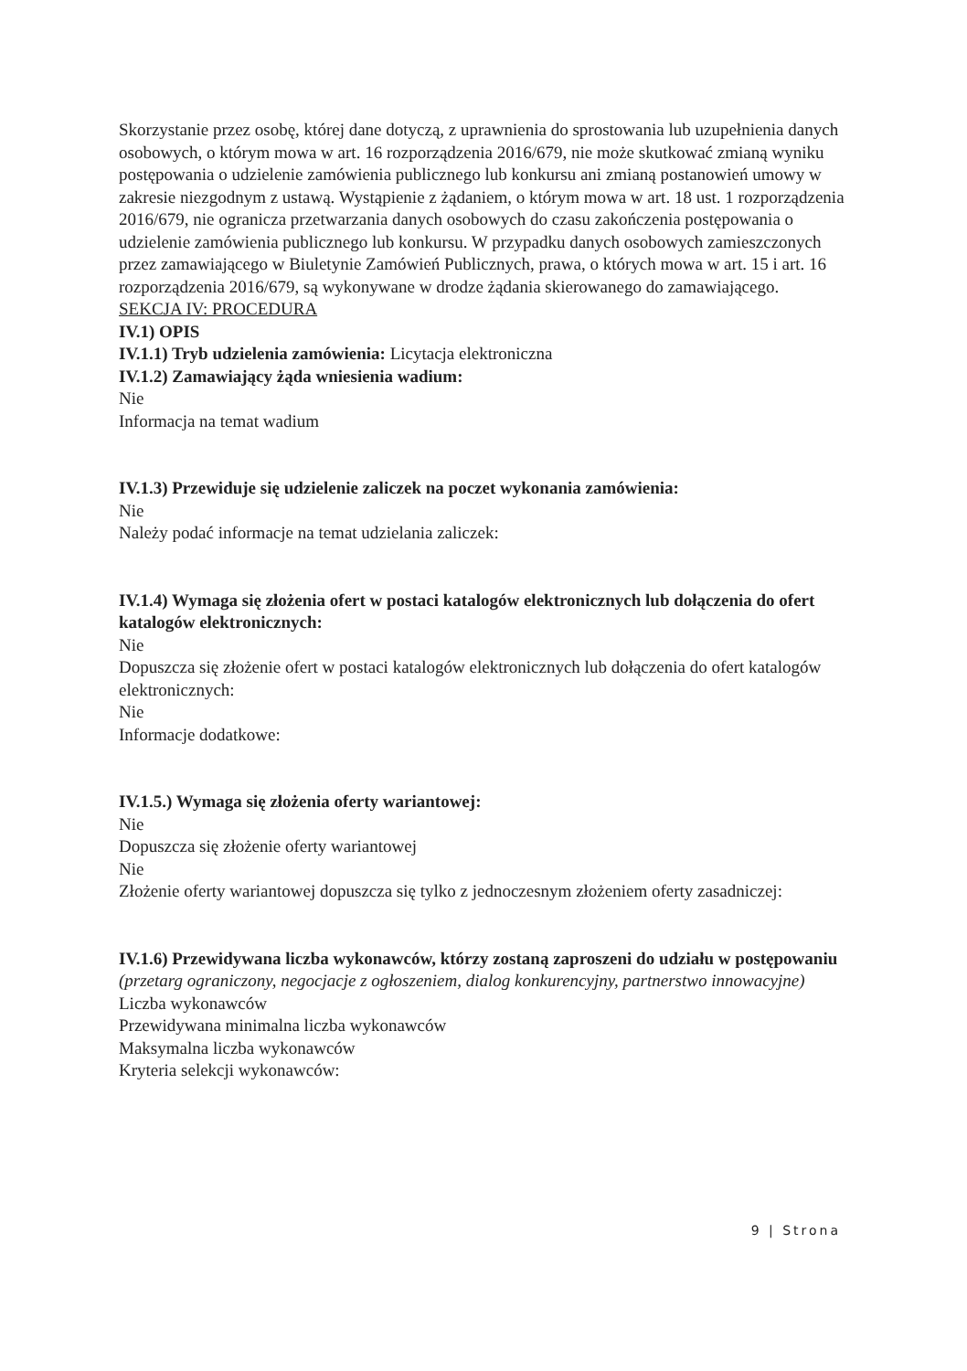Skorzystanie przez osobę, której dane dotyczą, z uprawnienia do sprostowania lub uzupełnienia danych osobowych, o którym mowa w art. 16 rozporządzenia 2016/679, nie może skutkować zmianą wyniku postępowania o udzielenie zamówienia publicznego lub konkursu ani zmianą postanowień umowy w zakresie niezgodnym z ustawą. Wystąpienie z żądaniem, o którym mowa w art. 18 ust. 1 rozporządzenia 2016/679, nie ogranicza przetwarzania danych osobowych do czasu zakończenia postępowania o udzielenie zamówienia publicznego lub konkursu. W przypadku danych osobowych zamieszczonych przez zamawiającego w Biuletynie Zamówień Publicznych, prawa, o których mowa w art. 15 i art. 16 rozporządzenia 2016/679, są wykonywane w drodze żądania skierowanego do zamawiającego.
SEKCJA IV: PROCEDURA
IV.1) OPIS
IV.1.1) Tryb udzielenia zamówienia: Licytacja elektroniczna
IV.1.2) Zamawiający żąda wniesienia wadium:
Nie
Informacja na temat wadium
IV.1.3) Przewiduje się udzielenie zaliczek na poczet wykonania zamówienia:
Nie
Należy podać informacje na temat udzielania zaliczek:
IV.1.4) Wymaga się złożenia ofert w postaci katalogów elektronicznych lub dołączenia do ofert katalogów elektronicznych:
Nie
Dopuszcza się złożenie ofert w postaci katalogów elektronicznych lub dołączenia do ofert katalogów elektronicznych:
Nie
Informacje dodatkowe:
IV.1.5.) Wymaga się złożenia oferty wariantowej:
Nie
Dopuszcza się złożenie oferty wariantowej
Nie
Złożenie oferty wariantowej dopuszcza się tylko z jednoczesnym złożeniem oferty zasadniczej:
IV.1.6) Przewidywana liczba wykonawców, którzy zostaną zaproszeni do udziału w postępowaniu
(przetarg ograniczony, negocjacje z ogłoszeniem, dialog konkurencyjny, partnerstwo innowacyjne)
Liczba wykonawców
Przewidywana minimalna liczba wykonawców
Maksymalna liczba wykonawców
Kryteria selekcji wykonawców:
9 | Strona